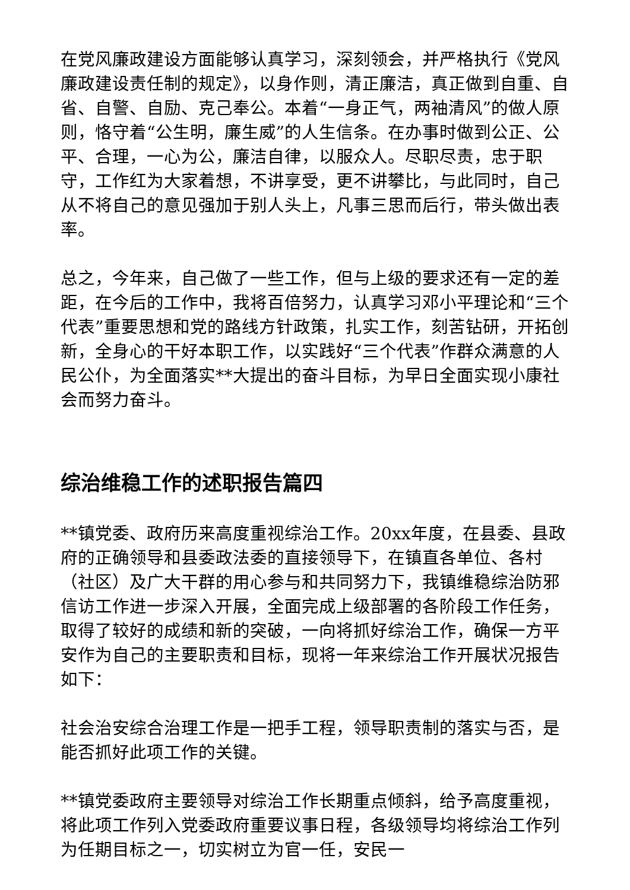在党风廉政建设方面能够认真学习，深刻领会，并严格执行《党风廉政建设责任制的规定》，以身作则，清正廉洁，真正做到自重、自省、自警、自励、克己奉公。本着“一身正气，两袖清风”的做人原则，恪守着“公生明，廉生威”的人生信条。在办事时做到公正、公平、合理，一心为公，廉洁自律，以服众人。尽职尽责，忠于职守，工作红为大家着想，不讲享受，更不讲攀比，与此同时，自己从不将自己的意见强加于别人头上，凡事三思而后行，带头做出表率。
总之，今年来，自己做了一些工作，但与上级的要求还有一定的差距，在今后的工作中，我将百倍努力，认真学习邓小平理论和“三个代表”重要思想和党的路线方针政策，扎实工作，刻苦钻研，开拓创新，全身心的干好本职工作，以实践好“三个代表”作群众满意的人民公仆，为全面落实**大提出的奋斗目标，为早日全面实现小康社会而努力奋斗。
综治维稳工作的述职报告篇四
**镇党委、政府历来高度重视综治工作。20xx年度，在县委、县政府的正确领导和县委政法委的直接领导下，在镇直各单位、各村（社区）及广大干群的用心参与和共同努力下，我镇维稳综治防邪信访工作进一步深入开展，全面完成上级部署的各阶段工作任务，取得了较好的成绩和新的突破，一向将抓好综治工作，确保一方平安作为自己的主要职责和目标，现将一年来综治工作开展状况报告如下：
社会治安综合治理工作是一把手工程，领导职责制的落实与否，是能否抓好此项工作的关键。
**镇党委政府主要领导对综治工作长期重点倾斜，给予高度重视，将此项工作列入党委政府重要议事日程，各级领导均将综治工作列为任期目标之一，切实树立为官一任，安民一